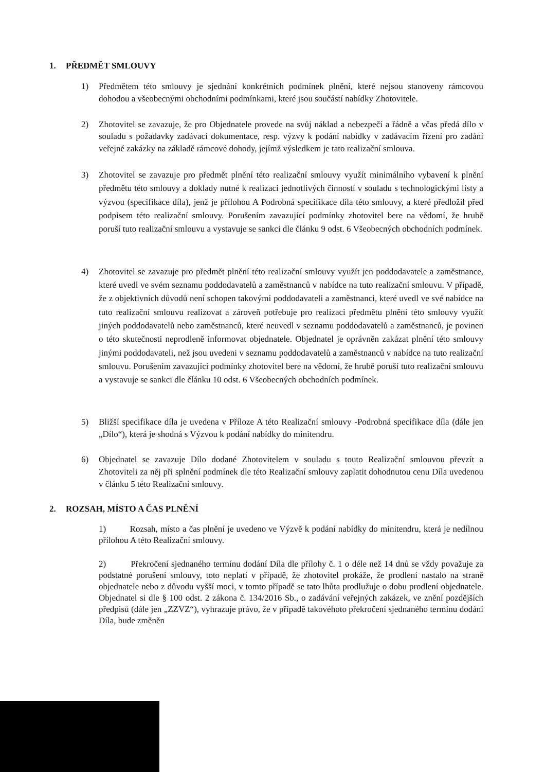1. PŘEDMĚT SMLOUVY
1) Předmětem této smlouvy je sjednání konkrétních podmínek plnění, které nejsou stanoveny rámcovou dohodou a všeobecnými obchodními podmínkami, které jsou součástí nabídky Zhotovitele.
2) Zhotovitel se zavazuje, že pro Objednatele provede na svůj náklad a nebezpečí a řádně a včas předá dílo v souladu s požadavky zadávací dokumentace, resp. výzvy k podání nabídky v zadávacím řízení pro zadání veřejné zakázky na základě rámcové dohody, jejímž výsledkem je tato realizační smlouva.
3) Zhotovitel se zavazuje pro předmět plnění této realizační smlouvy využít minimálního vybavení k plnění předmětu této smlouvy a doklady nutné k realizaci jednotlivých činností v souladu s technologickými listy a výzvou (specifikace díla), jenž je přílohou A Podrobná specifikace díla této smlouvy, a které předložil před podpisem této realizační smlouvy. Porušením zavazující podmínky zhotovitel bere na vědomí, že hrubě poruší tuto realizační smlouvu a vystavuje se sankci dle článku 9 odst. 6 Všeobecných obchodních podmínek.
4) Zhotovitel se zavazuje pro předmět plnění této realizační smlouvy využít jen poddodavatele a zaměstnance, které uvedl ve svém seznamu poddodavatelů a zaměstnanců v nabídce na tuto realizační smlouvu. V případě, že z objektivních důvodů není schopen takovými poddodavateli a zaměstnanci, které uvedl ve své nabídce na tuto realizační smlouvu realizovat a zároveň potřebuje pro realizaci předmětu plnění této smlouvy využít jiných poddodavatelů nebo zaměstnanců, které neuvedl v seznamu poddodavatelů a zaměstnanců, je povinen o této skutečnosti neprodleně informovat objednatele. Objednatel je oprávněn zakázat plnění této smlouvy jinými poddodavateli, než jsou uvedeni v seznamu poddodavatelů a zaměstnanců v nabídce na tuto realizační smlouvu. Porušením zavazující podmínky zhotovitel bere na vědomí, že hrubě poruší tuto realizační smlouvu a vystavuje se sankci dle článku 10 odst. 6 Všeobecných obchodních podmínek.
5) Bližší specifikace díla je uvedena v Příloze A této Realizační smlouvy -Podrobná specifikace díla (dále jen „Dílo“), která je shodná s Výzvou k podání nabídky do minitendru.
6) Objednatel se zavazuje Dílo dodané Zhotovitelem v souladu s touto Realizační smlouvou převzít a Zhotoviteli za něj při splnění podmínek dle této Realizační smlouvy zaplatit dohodnutou cenu Díla uvedenou v článku 5 této Realizační smlouvy.
2. ROZSAH, MÍSTO A ČAS PLNĚNÍ
1) Rozsah, místo a čas plnění je uvedeno ve Výzvě k podání nabídky do minitendru, která je nedílnou přílohou A této Realizační smlouvy.
2) Překročení sjednaného termínu dodání Díla dle přílohy č. 1 o déle než 14 dnů se vždy považuje za podstatné porušení smlouvy, toto neplatí v případě, že zhotovitel prokáže, že prodlení nastalo na straně objednatele nebo z důvodu vyšší moci, v tomto případě se tato lhůta prodlužuje o dobu prodlení objednatele. Objednatel si dle § 100 odst. 2 zákona č. 134/2016 Sb., o zadávání veřejných zakázek, ve znění pozdějších předpisů (dále jen „ZZVZ“), vyhrazuje právo, že v případě takovéhoto překročení sjednaného termínu dodání Díla, bude změněn